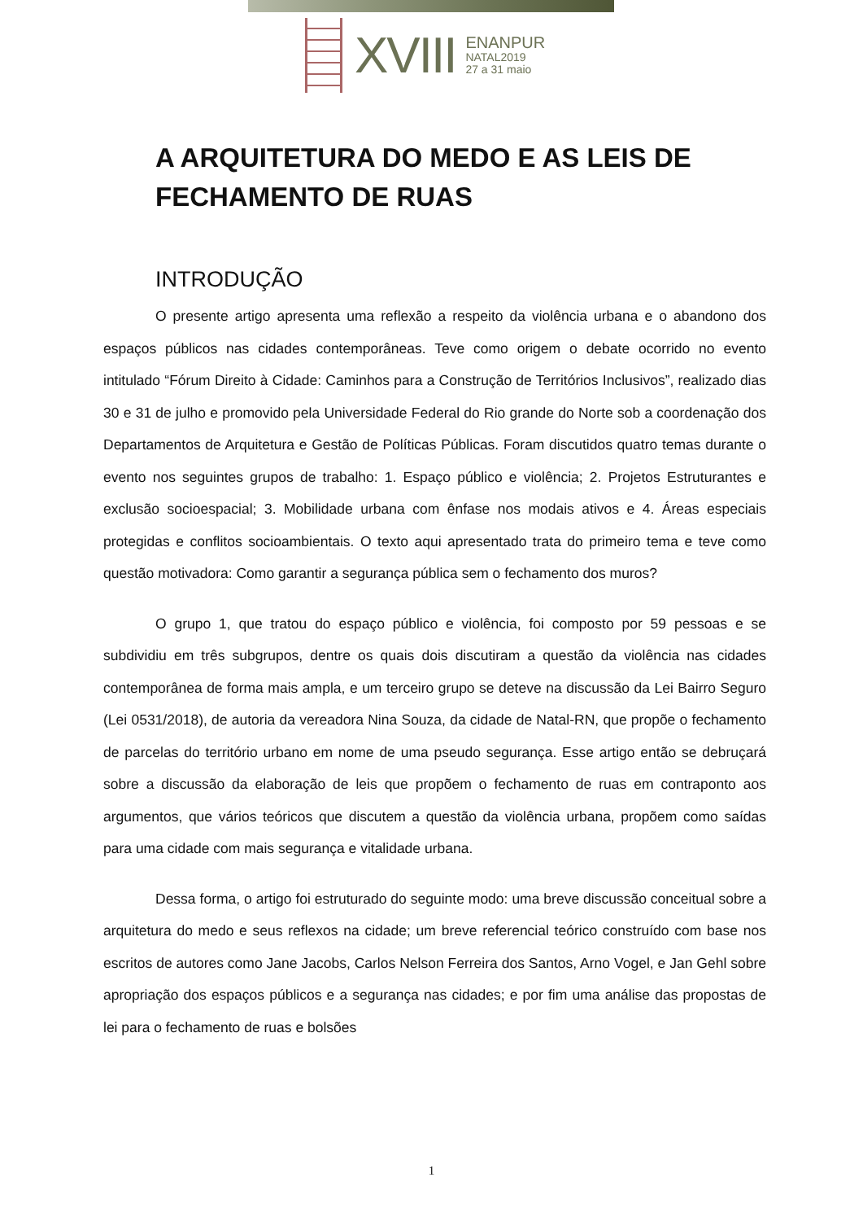XVIII
ENANPUR
NATAL2019
27 a 31 maio
A ARQUITETURA DO MEDO E AS LEIS DE FECHAMENTO DE RUAS
INTRODUÇÃO
O presente artigo apresenta uma reflexão a respeito da violência urbana e o abandono dos espaços públicos nas cidades contemporâneas. Teve como origem o debate ocorrido no evento intitulado “Fórum Direito à Cidade: Caminhos para a Construção de Territórios Inclusivos”, realizado dias 30 e 31 de julho e promovido pela Universidade Federal do Rio grande do Norte sob a coordenação dos Departamentos de Arquitetura e Gestão de Políticas Públicas. Foram discutidos quatro temas durante o evento nos seguintes grupos de trabalho: 1. Espaço público e violência; 2. Projetos Estruturantes e exclusão socioespacial; 3. Mobilidade urbana com ênfase nos modais ativos e 4. Áreas especiais protegidas e conflitos socioambientais. O texto aqui apresentado trata do primeiro tema e teve como questão motivadora: Como garantir a segurança pública sem o fechamento dos muros?
O grupo 1, que tratou do espaço público e violência, foi composto por 59 pessoas e se subdividiu em três subgrupos, dentre os quais dois discutiram a questão da violência nas cidades contemporânea de forma mais ampla, e um terceiro grupo se deteve na discussão da Lei Bairro Seguro (Lei 0531/2018), de autoria da vereadora Nina Souza, da cidade de Natal-RN, que propõe o fechamento de parcelas do território urbano em nome de uma pseudo segurança. Esse artigo então se debruçará sobre a discussão da elaboração de leis que propõem o fechamento de ruas em contraponto aos argumentos, que vários teóricos que discutem a questão da violência urbana, propõem como saídas para uma cidade com mais segurança e vitalidade urbana.
Dessa forma, o artigo foi estruturado do seguinte modo: uma breve discussão conceitual sobre a arquitetura do medo e seus reflexos na cidade; um breve referencial teórico construído com base nos escritos de autores como Jane Jacobs, Carlos Nelson Ferreira dos Santos, Arno Vogel, e Jan Gehl sobre apropriação dos espaços públicos e a segurança nas cidades; e por fim uma análise das propostas de lei para o fechamento de ruas e bolsões
1